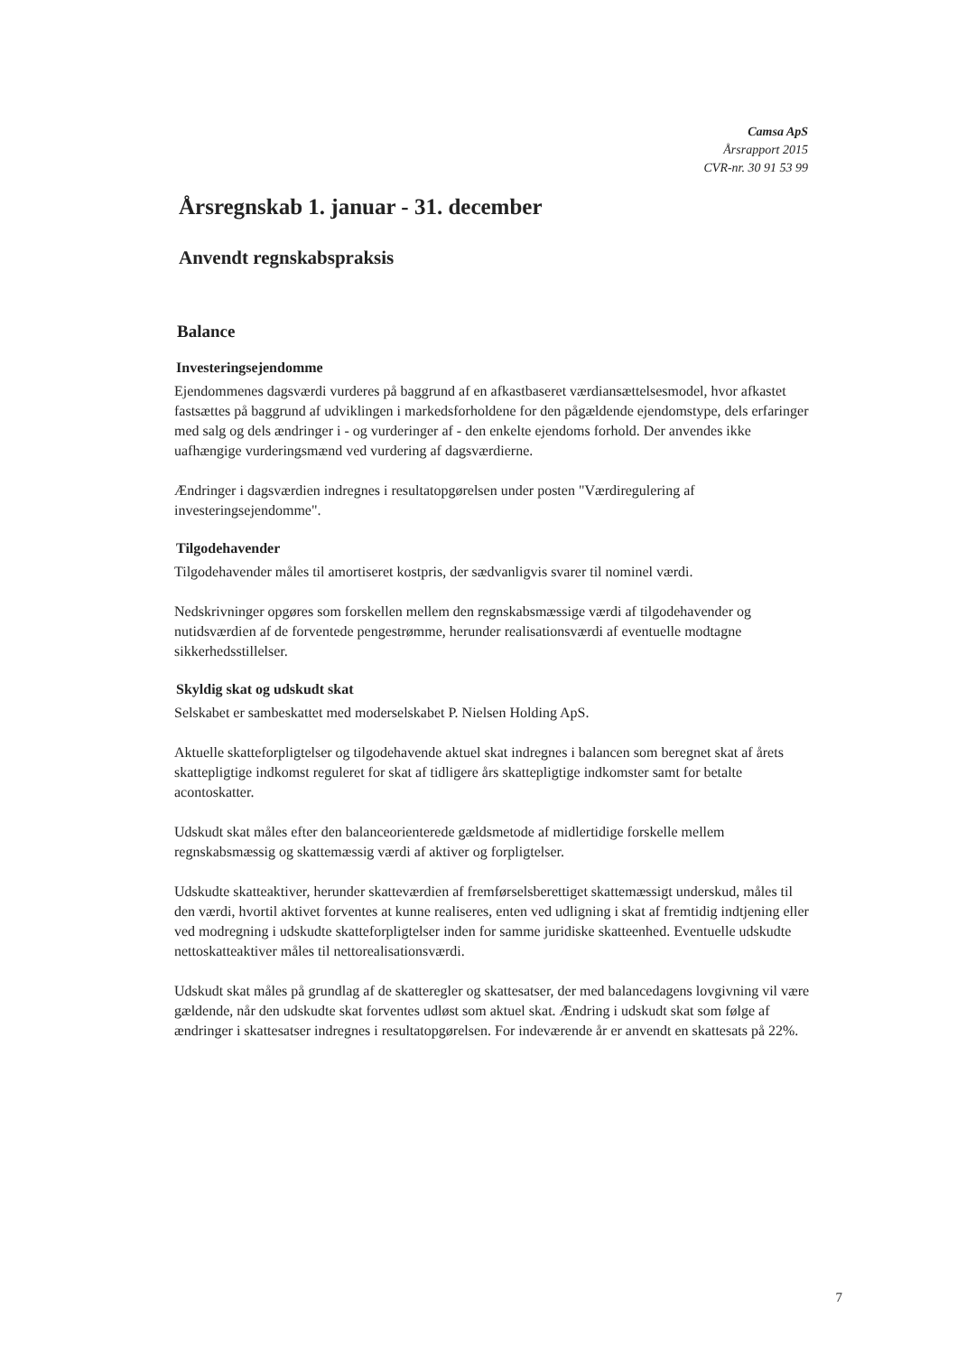Camsa ApS
Årsrapport 2015
CVR-nr. 30 91 53 99
Årsregnskab 1. januar - 31. december
Anvendt regnskabspraksis
Balance
Investeringsejendomme
Ejendommenes dagsværdi vurderes på baggrund af en afkastbaseret værdiansættelsesmodel, hvor afkastet fastsættes på baggrund af udviklingen i markedsforholdene for den pågældende ejendomstype, dels erfaringer med salg og dels ændringer i - og vurderinger af - den enkelte ejendoms forhold. Der anvendes ikke uafhængige vurderingsmænd ved vurdering af dagsværdierne.
Ændringer i dagsværdien indregnes i resultatopgørelsen under posten "Værdiregulering af investeringsejendomme".
Tilgodehavender
Tilgodehavender måles til amortiseret kostpris, der sædvanligvis svarer til nominel værdi.
Nedskrivninger opgøres som forskellen mellem den regnskabsmæssige værdi af tilgodehavender og nutidsværdien af de forventede pengestrømme, herunder realisationsværdi af eventuelle modtagne sikkerhedsstillelser.
Skyldig skat og udskudt skat
Selskabet er sambeskattet med moderselskabet P. Nielsen Holding ApS.
Aktuelle skatteforpligtelser og tilgodehavende aktuel skat indregnes i balancen som beregnet skat af årets skattepligtige indkomst reguleret for skat af tidligere års skattepligtige indkomster samt for betalte acontoskatter.
Udskudt skat måles efter den balanceorienterede gældsmetode af midlertidige forskelle mellem regnskabsmæssig og skattemæssig værdi af aktiver og forpligtelser.
Udskudte skatteaktiver, herunder skatteværdien af fremførselsberettiget skattemæssigt underskud, måles til den værdi, hvortil aktivet forventes at kunne realiseres, enten ved udligning i skat af fremtidig indtjening eller ved modregning i udskudte skatteforpligtelser inden for samme juridiske skatteenhed. Eventuelle udskudte nettoskatteaktiver måles til nettorealisationsværdi.
Udskudt skat måles på grundlag af de skatteregler og skattesatser, der med balancedagens lovgivning vil være gældende, når den udskudte skat forventes udløst som aktuel skat. Ændring i udskudt skat som følge af ændringer i skattesatser indregnes i resultatopgørelsen. For indeværende år er anvendt en skattesats på 22%.
7